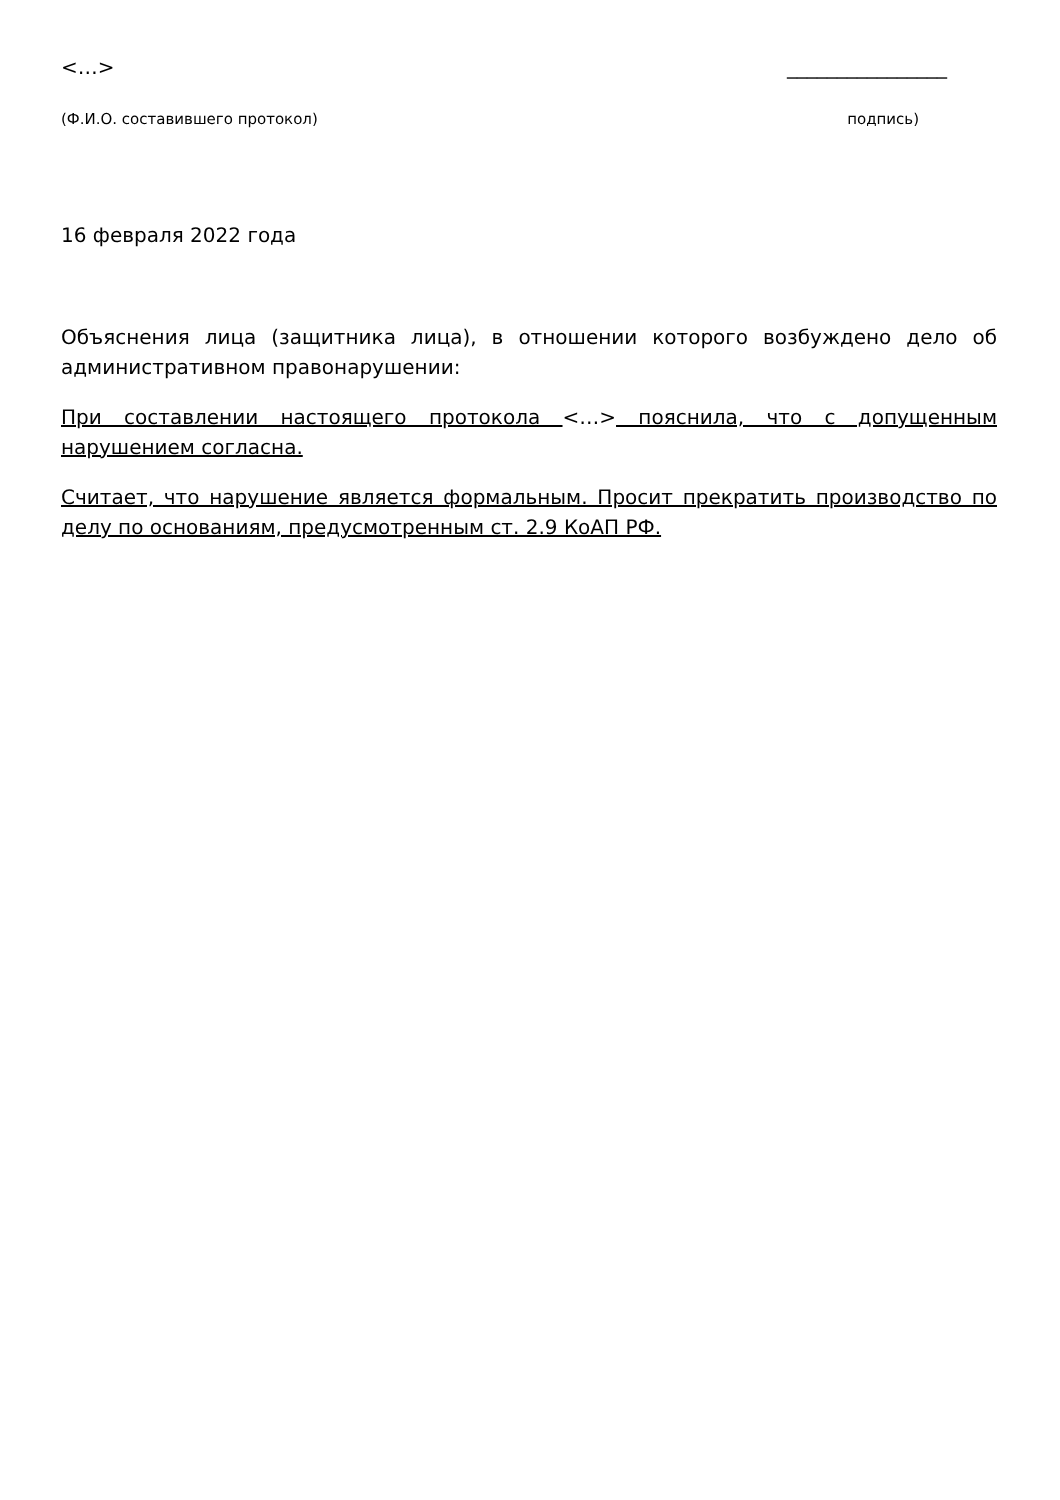<…> ________________
(Ф.И.О. составившего протокол) подпись)
16 февраля 2022 года
Объяснения лица (защитника лица), в отношении которого возбуждено дело об административном правонарушении:
При составлении настоящего протокола <…> пояснила, что с допущенным нарушением согласна.
Считает, что нарушение является формальным. Просит прекратить производство по делу по основаниям, предусмотренным ст. 2.9 КоАП РФ.